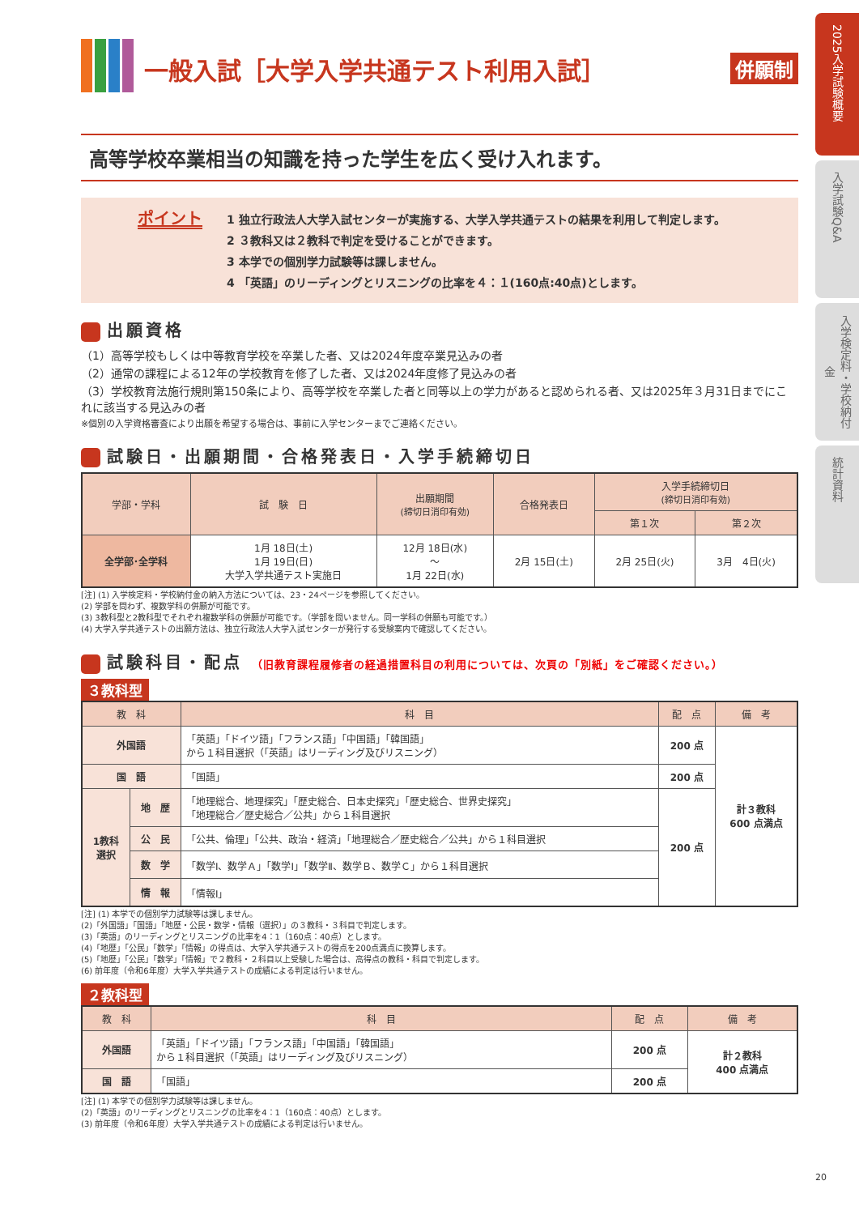2025入学試験概要
入学試験Q&A
入学検定料・学校納付金
統計資料
一般入試［大学入学共通テスト利用入試］ 併願制
高等学校卒業相当の知識を持った学生を広く受け入れます。
ポイント
1 独立行政法人大学入試センターが実施する、大学入学共通テストの結果を利用して判定します。
2 ３教科又は２教科で判定を受けることができます。
3 本学での個別学力試験等は課しません。
4 「英語」のリーディングとリスニングの比率を４：１(160点:40点)とします。
出願資格
（1）高等学校もしくは中等教育学校を卒業した者、又は2024年度卒業見込みの者
（2）通常の課程による12年の学校教育を修了した者、又は2024年度修了見込みの者
（3）学校教育法施行規則第150条により、高等学校を卒業した者と同等以上の学力があると認められる者、又は2025年３月31日までにこれに該当する見込みの者
※個別の入学資格審査により出願を希望する場合は、事前に入学センターまでご連絡ください。
試験日・出願期間・合格発表日・入学手続締切日
| 学部・学科 | 試 験 日 | 出願期間 (締切日消印有効) | 合格発表日 | 入学手続締切日 (締切日消印有効) | |
| --- | --- | --- | --- | --- | --- |
| | | | | 第１次 | 第２次 |
| 全学部･全学科 | 1月 18日(土) 1月 19日(日) 大学入学共通テスト実施日 | 12月 18日(水) 〜 1月 22日(水) | 2月 15日(土) | 2月 25日(火) | 3月 4日(火) |
[注] (1) 入学検定料・学校納付金の納入方法については、23・24ページを参照してください。
(2) 学部を問わず、複数学科の併願が可能です。
(3) 3教科型と2教科型でそれぞれ複数学科の併願が可能です。（学部を問いません。同一学科の併願も可能です。）
(4) 大学入学共通テストの出願方法は、独立行政法人大学入試センターが発行する受験案内で確認してください。
試験科目・配点 （旧教育課程履修者の経過措置科目の利用については、次頁の「別紙」をご確認ください。）
３教科型
| 教 科 | | 科 目 | 配 点 | 備 考 |
| --- | --- | --- | --- | --- |
| 外国語 | | 「英語」「ドイツ語」「フランス語」「中国語」「韓国語」 から１科目選択（「英語」はリーディング及びリスニング） | 200 点 | 計３教科 600 点満点 |
| 国 語 | | 「国語」 | 200 点 | |
| 1教科 選択 | 地 歴 | 「地理総合、地理探究」「歴史総合、日本史探究」「歴史総合、世界史探究」 「地理総合／歴史総合／公共」から１科目選択 | 200 点 | |
| | 公 民 | 「公共、倫理」「公共、政治・経済」「地理総合／歴史総合／公共」から１科目選択 | | |
| | 数 学 | 「数学Ⅰ、数学Ａ」「数学Ⅰ」「数学Ⅱ、数学Ｂ、数学Ｃ」から１科目選択 | | |
| | 情 報 | 「情報Ⅰ」 | | |
[注] (1) 本学での個別学力試験等は課しません。
(2)「外国語」「国語」「地歴・公民・数学・情報（選択）」の３教科・３科目で判定します。
(3)「英語」のリーディングとリスニングの比率を4：1（160点：40点）とします。
(4)「地歴」「公民」「数学」「情報」の得点は、大学入学共通テストの得点を200点満点に換算します。
(5)「地歴」「公民」「数学」「情報」で２教科・２科目以上受験した場合は、高得点の教科・科目で判定します。
(6) 前年度（令和6年度）大学入学共通テストの成績による判定は行いません。
２教科型
| 教 科 | 科 目 | 配 点 | 備 考 |
| --- | --- | --- | --- |
| 外国語 | 「英語」「ドイツ語」「フランス語」「中国語」「韓国語」 から１科目選択（「英語」はリーディング及びリスニング） | 200 点 | 計２教科 400 点満点 |
| 国 語 | 「国語」 | 200 点 | |
[注] (1) 本学での個別学力試験等は課しません。
(2)「英語」のリーディングとリスニングの比率を4：1（160点：40点）とします。
(3) 前年度（令和6年度）大学入学共通テストの成績による判定は行いません。
20